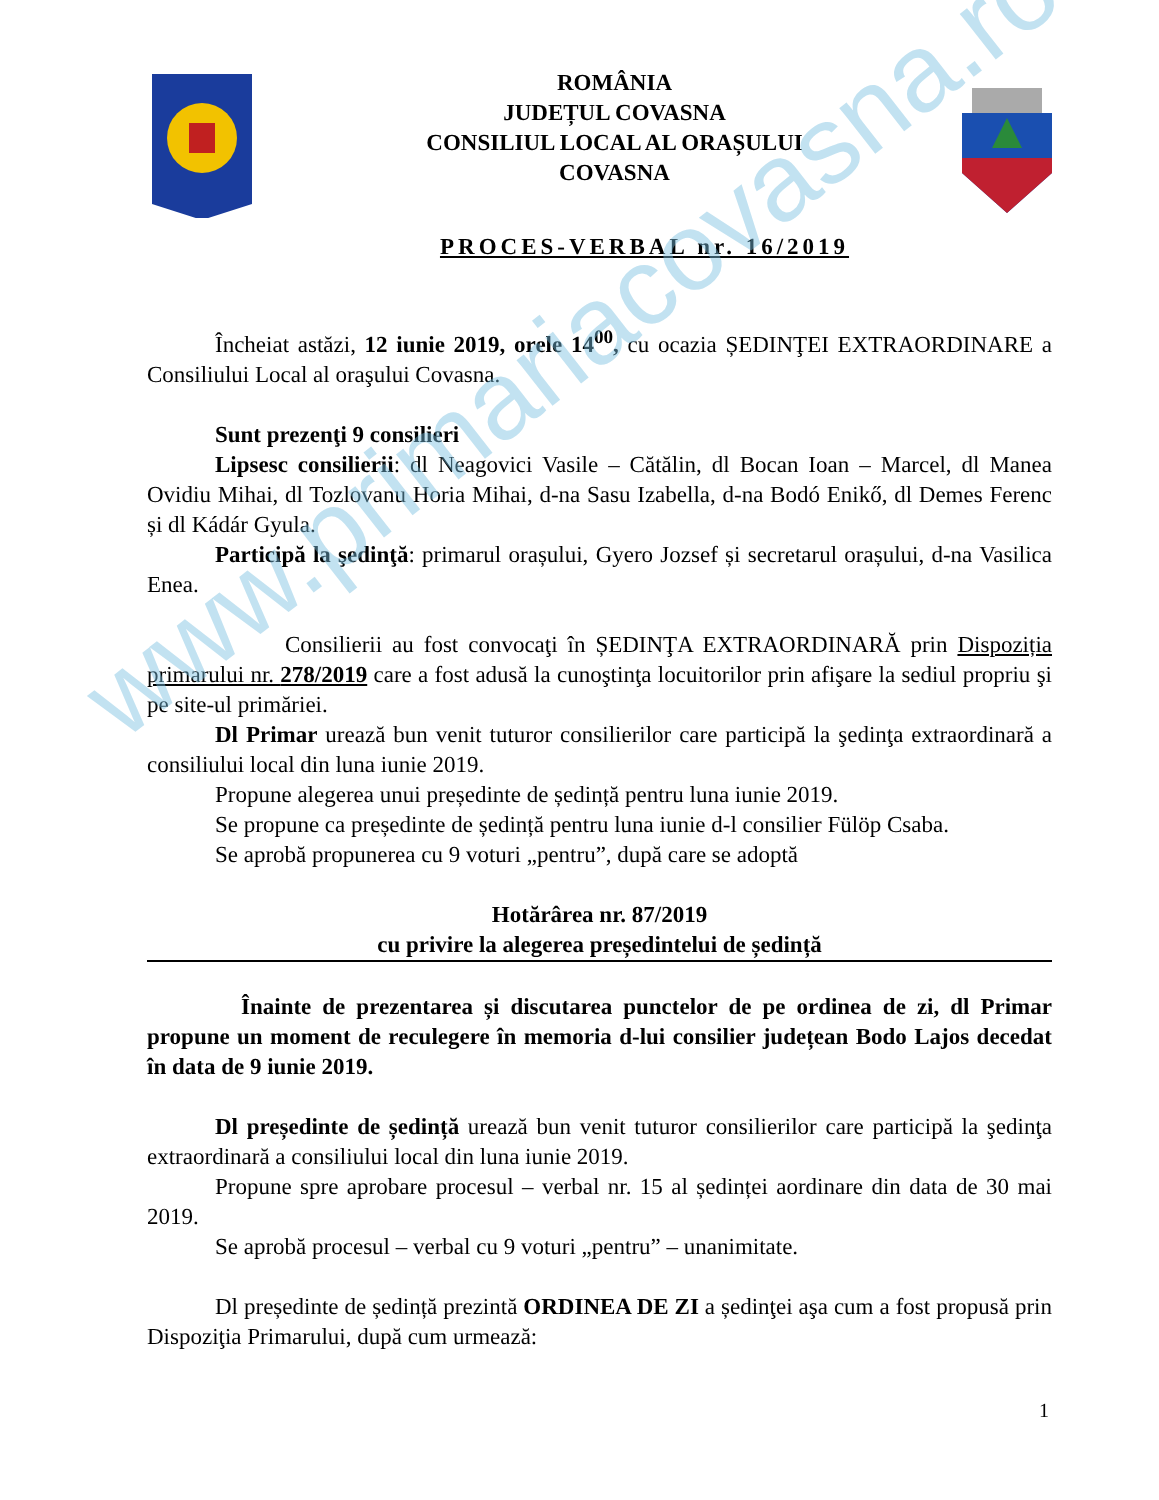ROMÂNIA
JUDEȚUL COVASNA
CONSILIUL LOCAL AL ORAȘULUI
COVASNA
PROCES-VERBAL nr. 16/2019
Încheiat astăzi, 12 iunie 2019, orele 14<sup>00</sup>, cu ocazia ȘEDINŢEI EXTRAORDINARE a Consiliului Local al oraşului Covasna.
Sunt prezenţi 9 consilieri
Lipsesc consilierii: dl Neagovici Vasile – Cătălin, dl Bocan Ioan – Marcel, dl Manea Ovidiu Mihai, dl Tozlovanu Horia Mihai, d-na Sasu Izabella, d-na Bodó Enikő, dl Demes Ferenc și dl Kádár Gyula.
Participă la şedinţă: primarul orașului, Gyero Jozsef și secretarul orașului, d-na Vasilica Enea.
Consilierii au fost convocaţi în ȘEDINŢA EXTRAORDINARĂ prin Dispoziția primarului nr. 278/2019 care a fost adusă la cunoştinţa locuitorilor prin afişare la sediul propriu şi pe site-ul primăriei.
Dl Primar urează bun venit tuturor consilierilor care participă la şedinţa extraordinară a consiliului local din luna iunie 2019.
Propune alegerea unui președinte de ședință pentru luna iunie 2019.
Se propune ca președinte de ședință pentru luna iunie d-l consilier Fülöp Csaba.
Se aprobă propunerea cu 9 voturi „pentru”, după care se adoptă
Hotărârea nr. 87/2019
cu privire la alegerea președintelui de ședință
Înainte de prezentarea și discutarea punctelor de pe ordinea de zi, dl Primar propune un moment de reculegere în memoria d-lui consilier județean Bodo Lajos decedat în data de 9 iunie 2019.
Dl președinte de ședință urează bun venit tuturor consilierilor care participă la şedinţa extraordinară a consiliului local din luna iunie 2019.
Propune spre aprobare procesul – verbal nr. 15 al ședinței aordinare din data de 30 mai 2019.
Se aprobă procesul – verbal cu 9 voturi „pentru” – unanimitate.
Dl președinte de ședință prezintă ORDINEA DE ZI a ședinţei aşa cum a fost propusă prin Dispoziţia Primarului, după cum urmează:
www.primariacovasna.ro
1